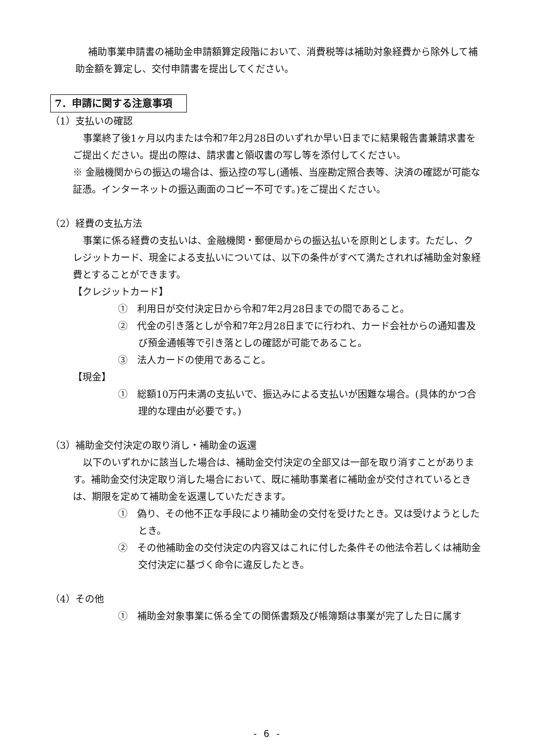補助事業申請書の補助金申請額算定段階において、消費税等は補助対象経費から除外して補助金額を算定し、交付申請書を提出してください。
7．申請に関する注意事項
（1）支払いの確認
事業終了後1ヶ月以内または令和7年2月28日のいずれか早い日までに結果報告書兼請求書をご提出ください。提出の際は、請求書と領収書の写し等を添付してください。
※ 金融機関からの振込の場合は、振込控の写し(通帳、当座勘定照合表等、決済の確認が可能な証憑。インターネットの振込画面のコピー不可です。)をご提出ください。
（2）経費の支払方法
事業に係る経費の支払いは、金融機関・郵便局からの振込払いを原則とします。ただし、クレジットカード、現金による支払いについては、以下の条件がすべて満たされれば補助金対象経費とすることができます。
【クレジットカード】
①　利用日が交付決定日から令和7年2月28日までの間であること。
②　代金の引き落としが令和7年2月28日までに行われ、カード会社からの通知書及び預金通帳等で引き落としの確認が可能であること。
③　法人カードの使用であること。
【現金】
①　総額10万円未満の支払いで、振込みによる支払いが困難な場合。(具体的かつ合理的な理由が必要です。)
（3）補助金交付決定の取り消し・補助金の返還
以下のいずれかに該当した場合は、補助金交付決定の全部又は一部を取り消すことがあります。補助金交付決定取り消した場合において、既に補助事業者に補助金が交付されているときは、期限を定めて補助金を返還していただきます。
①　偽り、その他不正な手段により補助金の交付を受けたとき。又は受けようとしたとき。
②　その他補助金の交付決定の内容又はこれに付した条件その他法令若しくは補助金交付決定に基づく命令に違反したとき。
（4）その他
①　補助金対象事業に係る全ての関係書類及び帳簿類は事業が完了した日に属す
- 6 -